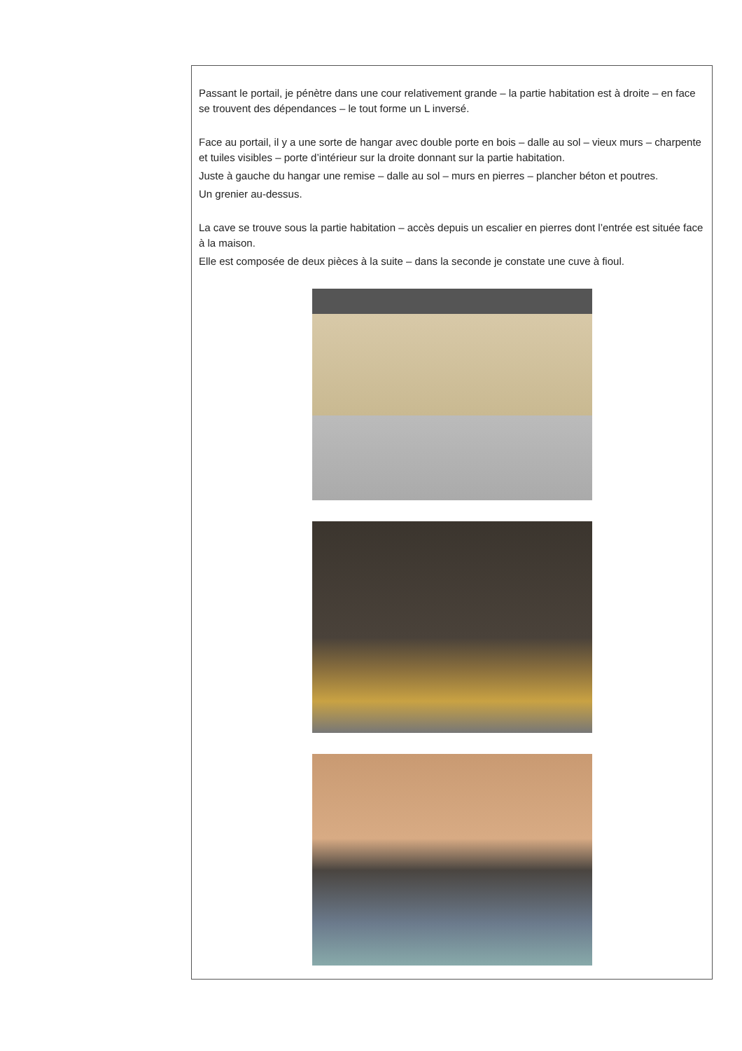Passant le portail, je pénètre dans une cour relativement grande – la partie habitation est à droite – en face se trouvent des dépendances – le tout forme un L inversé.
Face au portail, il y a une sorte de hangar avec double porte en bois – dalle au sol – vieux murs – charpente et tuiles visibles – porte d’intérieur sur la droite donnant sur la partie habitation.
Juste à gauche du hangar une remise – dalle au sol – murs en pierres – plancher béton et poutres.
Un grenier au-dessus.
La cave se trouve sous la partie habitation – accès depuis un escalier en pierres dont l’entrée est située face à la maison.
Elle est composée de deux pièces à la suite – dans la seconde je constate une cuve à fioul.